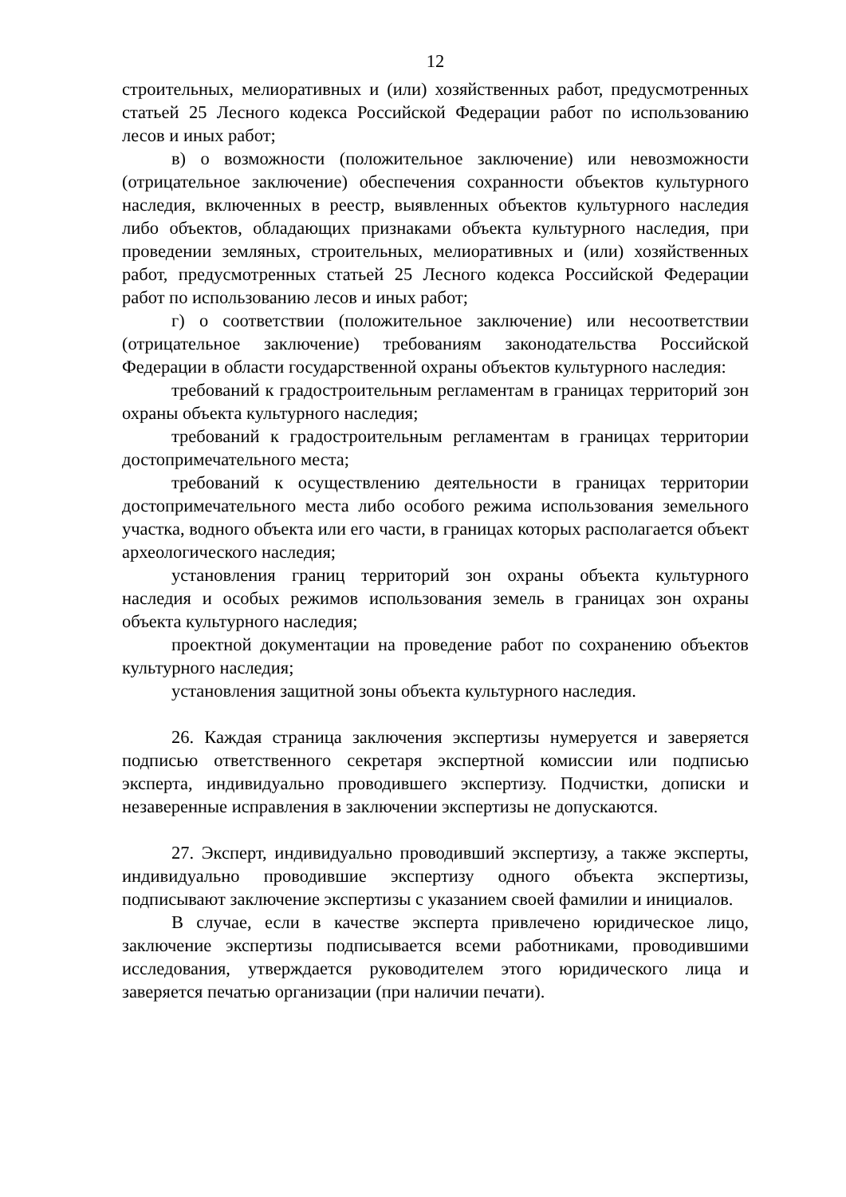12
строительных, мелиоративных и (или) хозяйственных работ, предусмотренных статьей 25 Лесного кодекса Российской Федерации работ по использованию лесов и иных работ;
в) о возможности (положительное заключение) или невозможности (отрицательное заключение) обеспечения сохранности объектов культурного наследия, включенных в реестр, выявленных объектов культурного наследия либо объектов, обладающих признаками объекта культурного наследия, при проведении земляных, строительных, мелиоративных и (или) хозяйственных работ, предусмотренных статьей 25 Лесного кодекса Российской Федерации работ по использованию лесов и иных работ;
г) о соответствии (положительное заключение) или несоответствии (отрицательное заключение) требованиям законодательства Российской Федерации в области государственной охраны объектов культурного наследия:
требований к градостроительным регламентам в границах территорий зон охраны объекта культурного наследия;
требований к градостроительным регламентам в границах территории достопримечательного места;
требований к осуществлению деятельности в границах территории достопримечательного места либо особого режима использования земельного участка, водного объекта или его части, в границах которых располагается объект археологического наследия;
установления границ территорий зон охраны объекта культурного наследия и особых режимов использования земель в границах зон охраны объекта культурного наследия;
проектной документации на проведение работ по сохранению объектов культурного наследия;
установления защитной зоны объекта культурного наследия.
26. Каждая страница заключения экспертизы нумеруется и заверяется подписью ответственного секретаря экспертной комиссии или подписью эксперта, индивидуально проводившего экспертизу. Подчистки, дописки и незаверенные исправления в заключении экспертизы не допускаются.
27. Эксперт, индивидуально проводивший экспертизу, а также эксперты, индивидуально проводившие экспертизу одного объекта экспертизы, подписывают заключение экспертизы с указанием своей фамилии и инициалов.
В случае, если в качестве эксперта привлечено юридическое лицо, заключение экспертизы подписывается всеми работниками, проводившими исследования, утверждается руководителем этого юридического лица и заверяется печатью организации (при наличии печати).